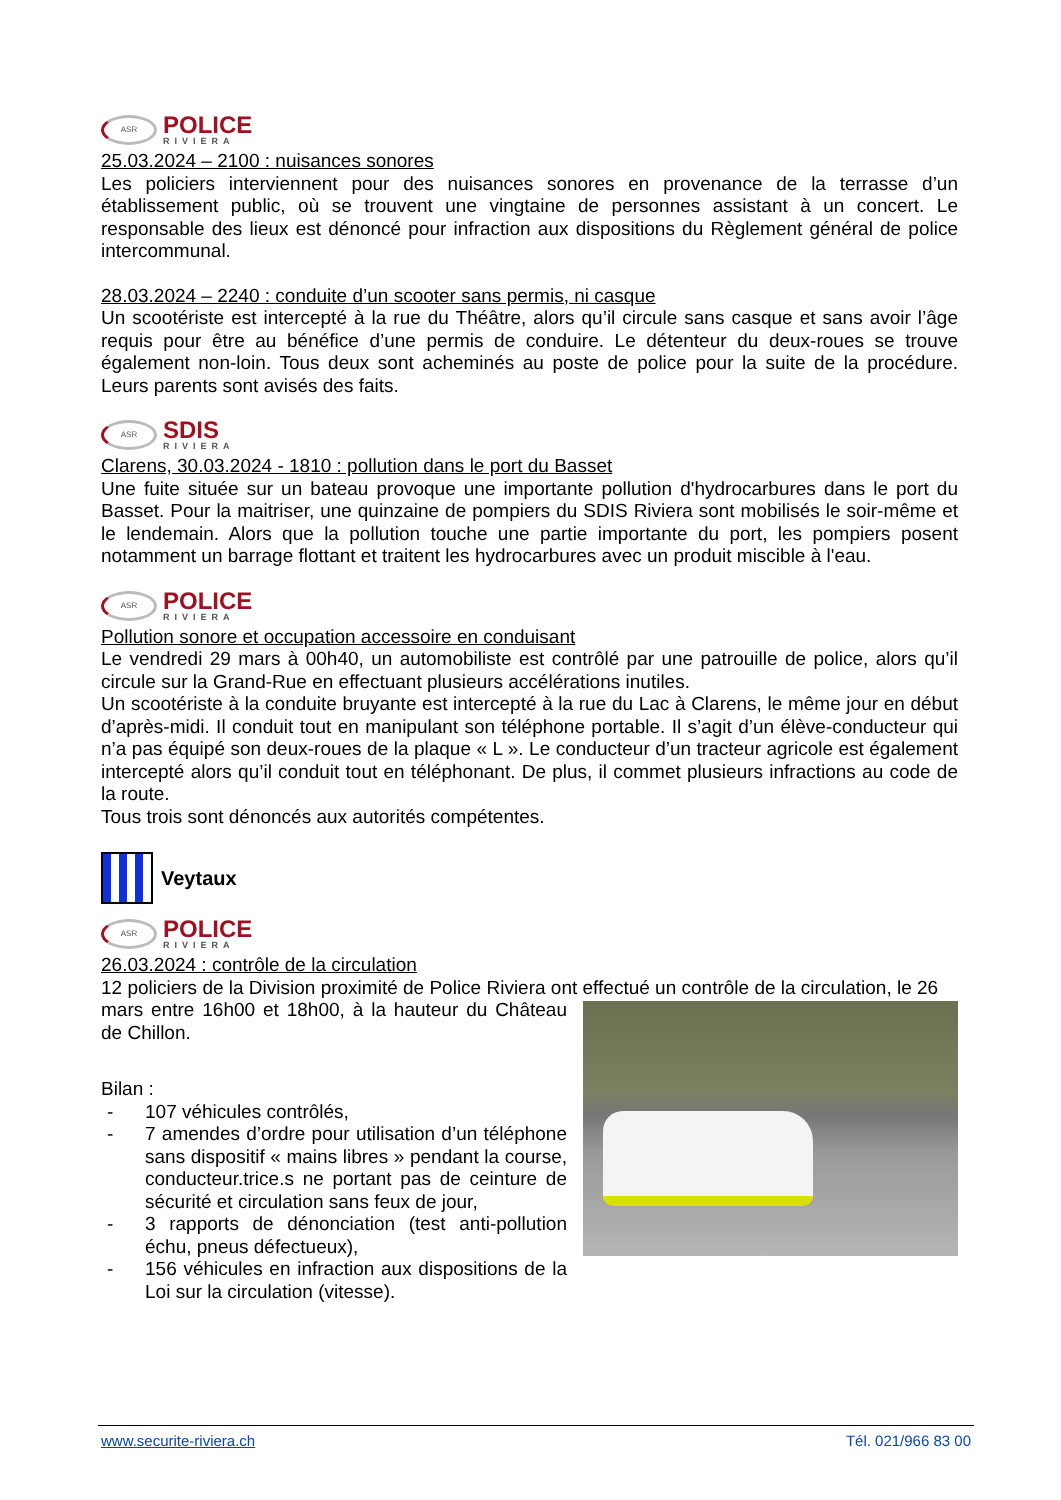ASR
POLICE
RIVIERA
25.03.2024 – 2100 : nuisances sonores
Les policiers interviennent pour des nuisances sonores en provenance de la terrasse d’un établissement public, où se trouvent une vingtaine de personnes assistant à un concert. Le responsable des lieux est dénoncé pour infraction aux dispositions du Règlement général de police intercommunal.
28.03.2024 – 2240 : conduite d’un scooter sans permis, ni casque
Un scootériste est intercepté à la rue du Théâtre, alors qu’il circule sans casque et sans avoir l’âge requis pour être au bénéfice d’une permis de conduire. Le détenteur du deux-roues se trouve également non-loin. Tous deux sont acheminés au poste de police pour la suite de la procédure. Leurs parents sont avisés des faits.
ASR
SDIS
RIVIERA
Clarens, 30.03.2024 - 1810 : pollution dans le port du Basset
Une fuite située sur un bateau provoque une importante pollution d'hydrocarbures dans le port du Basset. Pour la maitriser, une quinzaine de pompiers du SDIS Riviera sont mobilisés le soir-même et le lendemain. Alors que la pollution touche une partie importante du port, les pompiers posent notamment un barrage flottant et traitent les hydrocarbures avec un produit miscible à l'eau.
ASR
POLICE
RIVIERA
Pollution sonore et occupation accessoire en conduisant
Le vendredi 29 mars à 00h40, un automobiliste est contrôlé par une patrouille de police, alors qu’il circule sur la Grand-Rue en effectuant plusieurs accélérations inutiles.
Un scootériste à la conduite bruyante est intercepté à la rue du Lac à Clarens, le même jour en début d’après-midi. Il conduit tout en manipulant son téléphone portable. Il s’agit d’un élève-conducteur qui n’a pas équipé son deux-roues de la plaque « L ». Le conducteur d’un tracteur agricole est également intercepté alors qu’il conduit tout en téléphonant. De plus, il commet plusieurs infractions au code de la route.
Tous trois sont dénoncés aux autorités compétentes.
Veytaux
ASR
POLICE
RIVIERA
26.03.2024 : contrôle de la circulation
12 policiers de la Division proximité de Police Riviera ont effectué un contrôle de la circulation, le 26
mars entre 16h00 et 18h00, à la hauteur du Château de Chillon.
Bilan :
- 107 véhicules contrôlés,
- 7 amendes d’ordre pour utilisation d’un téléphone sans dispositif « mains libres » pendant la course, conducteur.trice.s ne portant pas de ceinture de sécurité et circulation sans feux de jour,
- 3 rapports de dénonciation (test anti-pollution échu, pneus défectueux),
- 156 véhicules en infraction aux dispositions de la Loi sur la circulation (vitesse).
www.securite-riviera.ch Tél. 021/966 83 00